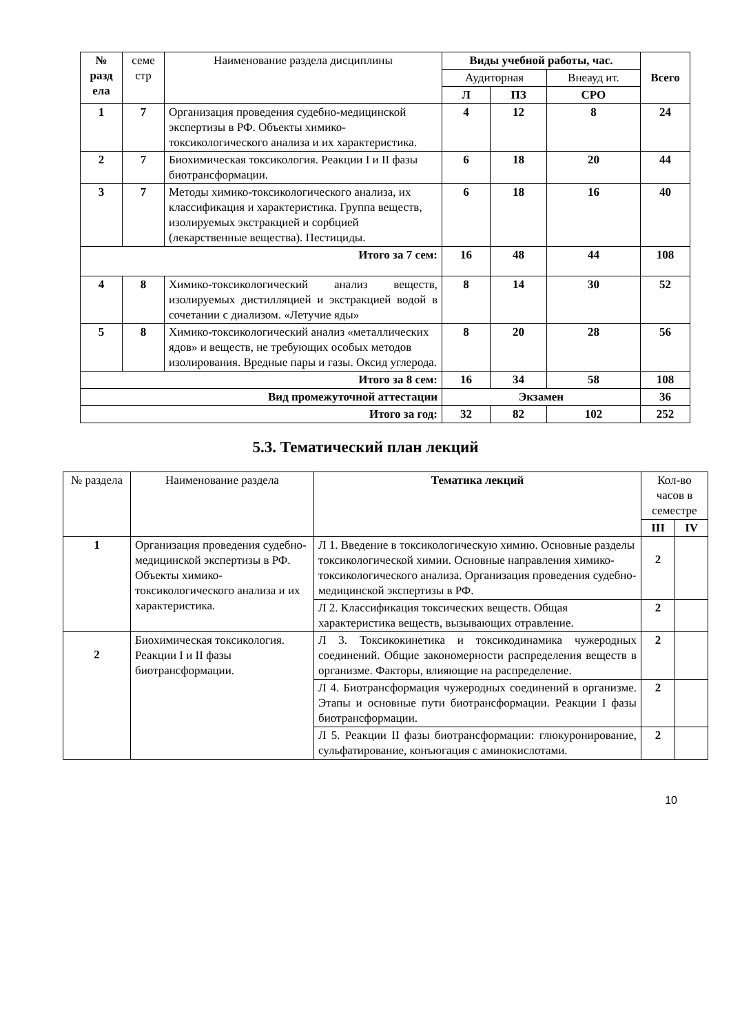| № разд ела | семе стр | Наименование раздела дисциплины | Виды учебной работы, час. | | | Всего |
| --- | --- | --- | --- | --- | --- | --- |
| | | | Аудиторная | | Внеауд ит. | |
| | | | Л | ПЗ | СРО | |
| 1 | 7 | Организация проведения судебно-медицинской экспертизы в РФ. Объекты химико-токсикологического анализа и их характеристика. | 4 | 12 | 8 | 24 |
| 2 | 7 | Биохимическая токсикология. Реакции I и II фазы биотрансформации. | 6 | 18 | 20 | 44 |
| 3 | 7 | Методы химико-токсикологического анализа, их классификация и характеристика. Группа веществ, изолируемых экстракцией и сорбцией (лекарственные вещества). Пестициды. | 6 | 18 | 16 | 40 |
| Итого за 7 сем: | | | 16 | 48 | 44 | 108 |
| 4 | 8 | Химико-токсикологический анализ веществ, изолируемых дистилляцией и экстракцией водой в сочетании с диализом. «Летучие яды» | 8 | 14 | 30 | 52 |
| 5 | 8 | Химико-токсикологический анализ «металлических ядов» и веществ, не требующих особых методов изолирования. Вредные пары и газы. Оксид углерода. | 8 | 20 | 28 | 56 |
| Итого за 8 сем: | | | 16 | 34 | 58 | 108 |
| Вид промежуточной аттестации | | | Экзамен | | | 36 |
| Итого за год: | | | 32 | 82 | 102 | 252 |
5.3. Тематический план лекций
| № раздела | Наименование раздела | Тематика лекций | Кол-во часов в семестре | |
| --- | --- | --- | --- | --- |
| | | | III | IV |
| 1 | Организация проведения судебно-медицинской экспертизы в РФ. Объекты химико-токсикологического анализа и их характеристика. | Л 1. Введение в токсикологическую химию. Основные разделы токсикологической химии. Основные направления химико-токсикологического анализа. Организация проведения судебно-медицинской экспертизы в РФ. | 2 | |
| | | Л 2. Классификация токсических веществ. Общая характеристика веществ, вызывающих отравление. | 2 | |
| 2 | Биохимическая токсикология. Реакции I и II фазы биотрансформации. | Л 3. Токсикокинетика и токсикодинамика чужеродных соединений. Общие закономерности распределения веществ в организме. Факторы, влияющие на распределение. | 2 | |
| | | Л 4. Биотрансформация чужеродных соединений в организме. Этапы и основные пути биотрансформации. Реакции I фазы биотрансформации. | 2 | |
| | | Л 5. Реакции II фазы биотрансформации: глюкуронирование, сульфатирование, конъюгация с аминокислотами. | 2 | |
10